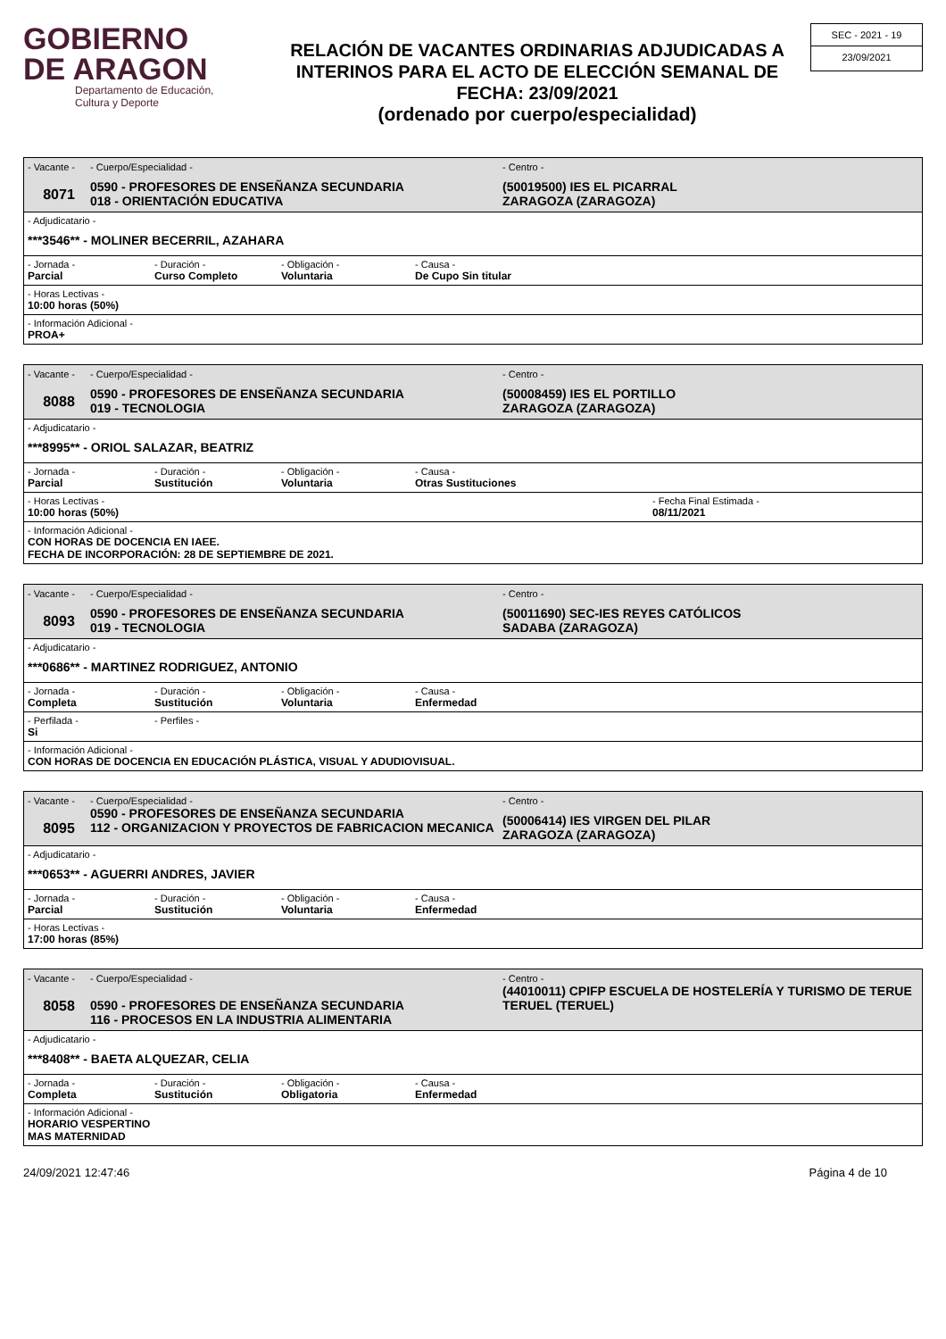GOBIERNO
DE ARAGON
Departamento de Educación,
Cultura y Deporte
RELACIÓN DE VACANTES ORDINARIAS ADJUDICADAS A INTERINOS PARA EL ACTO DE ELECCIÓN SEMANAL DE FECHA: 23/09/2021
(ordenado por cuerpo/especialidad)
SEC - 2021 - 19
23/09/2021
- Vacante -
8071
- Cuerpo/Especialidad -
0590 - PROFESORES DE ENSEÑANZA SECUNDARIA
018 - ORIENTACIÓN EDUCATIVA
- Centro -
(50019500) IES EL PICARRAL
ZARAGOZA (ZARAGOZA)
- Adjudicatario -
***3546** - MOLINER BECERRIL, AZAHARA
- Jornada -
Parcial
- Duración -
Curso Completo
- Obligación -
Voluntaria
- Causa -
De Cupo Sin titular
- Horas Lectivas -
10:00 horas (50%)
- Información Adicional -
PROA+
- Vacante -
8088
- Cuerpo/Especialidad -
0590 - PROFESORES DE ENSEÑANZA SECUNDARIA
019 - TECNOLOGIA
- Centro -
(50008459) IES EL PORTILLO
ZARAGOZA (ZARAGOZA)
- Adjudicatario -
***8995** - ORIOL SALAZAR, BEATRIZ
- Jornada -
Parcial
- Duración -
Sustitución
- Obligación -
Voluntaria
- Causa -
Otras Sustituciones
- Horas Lectivas -
10:00 horas (50%)
- Fecha Final Estimada -
08/11/2021
- Información Adicional -
CON HORAS DE DOCENCIA EN IAEE.
FECHA DE INCORPORACIÓN: 28 DE SEPTIEMBRE DE 2021.
- Vacante -
8093
- Cuerpo/Especialidad -
0590 - PROFESORES DE ENSEÑANZA SECUNDARIA
019 - TECNOLOGIA
- Centro -
(50011690) SEC-IES REYES CATÓLICOS
SADABA (ZARAGOZA)
- Adjudicatario -
***0686** - MARTINEZ RODRIGUEZ, ANTONIO
- Jornada -
Completa
- Duración -
Sustitución
- Obligación -
Voluntaria
- Causa -
Enfermedad
- Perfilada -
Si
- Perfiles -
- Información Adicional -
CON HORAS DE DOCENCIA EN EDUCACIÓN PLÁSTICA, VISUAL Y ADUDIOVISUAL.
- Vacante -
8095
- Cuerpo/Especialidad -
0590 - PROFESORES DE ENSEÑANZA SECUNDARIA
112 - ORGANIZACION Y PROYECTOS DE FABRICACION MECANICA
- Centro -
(50006414) IES VIRGEN DEL PILAR
ZARAGOZA (ZARAGOZA)
- Adjudicatario -
***0653** - AGUERRI ANDRES, JAVIER
- Jornada -
Parcial
- Duración -
Sustitución
- Obligación -
Voluntaria
- Causa -
Enfermedad
- Horas Lectivas -
17:00 horas (85%)
- Vacante -
8058
- Cuerpo/Especialidad -
0590 - PROFESORES DE ENSEÑANZA SECUNDARIA
116 - PROCESOS EN LA INDUSTRIA ALIMENTARIA
- Centro -
(44010011) CPIFP ESCUELA DE HOSTELERÍA Y TURISMO DE TERUE
TERUEL (TERUEL)
- Adjudicatario -
***8408** - BAETA ALQUEZAR, CELIA
- Jornada -
Completa
- Duración -
Sustitución
- Obligación -
Obligatoria
- Causa -
Enfermedad
- Información Adicional -
HORARIO VESPERTINO
MAS MATERNIDAD
24/09/2021 12:47:46 Página 4 de 10